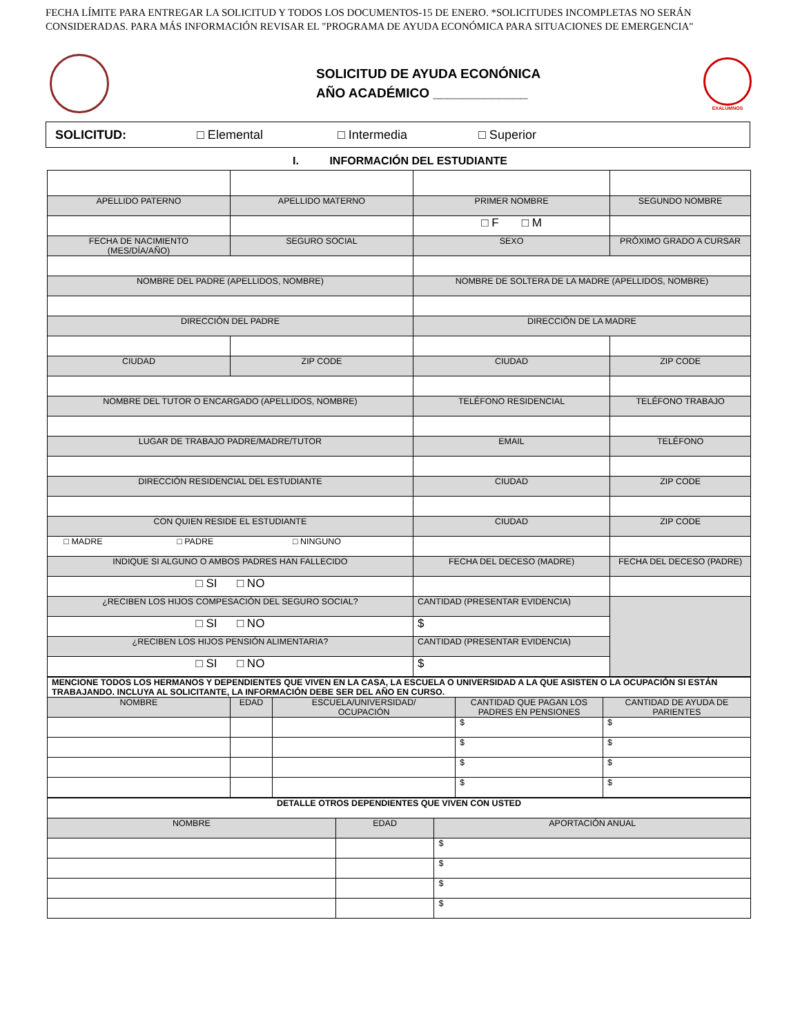FECHA LÍMITE PARA ENTREGAR LA SOLICITUD Y TODOS LOS DOCUMENTOS-15 DE ENERO. *SOLICITUDES INCOMPLETAS NO SERÁN
CONSIDERADAS. PARA MÁS INFORMACIÓN REVISAR EL "PROGRAMA DE AYUDA ECONÓMICA PARA SITUACIONES DE EMERGENCIA"
SOLICITUD DE AYUDA ECONÓNICA
AÑO ACADÉMICO _____________
EXALUMNOS
SOLICITUD: □ Elemental □ Intermedia □ Superior
I. INFORMACIÓN DEL ESTUDIANTE
| APELLIDO PATERNO | APELLIDO MATERNO | PRIMER NOMBRE | SEGUNDO NOMBRE |
| | | □ F □ M | |
| FECHA DE NACIMIENTO (MES/DÍA/AÑO) | SEGURO SOCIAL | SEXO | PRÓXIMO GRADO A CURSAR |
| NOMBRE DEL PADRE (APELLIDOS, NOMBRE) | | NOMBRE DE SOLTERA DE LA MADRE (APELLIDOS, NOMBRE) | |
| DIRECCIÓN DEL PADRE | | DIRECCIÓN DE LA MADRE | |
| CIUDAD | ZIP CODE | CIUDAD | ZIP CODE |
| NOMBRE DEL TUTOR O ENCARGADO (APELLIDOS, NOMBRE) | | TELÉFONO RESIDENCIAL | TELÉFONO TRABAJO |
| LUGAR DE TRABAJO PADRE/MADRE/TUTOR | | EMAIL | TELÉFONO |
| DIRECCIÓN RESIDENCIAL DEL ESTUDIANTE | | CIUDAD | ZIP CODE |
| CON QUIEN RESIDE EL ESTUDIANTE | | CIUDAD | ZIP CODE |
| □ MADRE □ PADRE □ NINGUNO | | | |
| INDIQUE SI ALGUNO O AMBOS PADRES HAN FALLECIDO | | FECHA DEL DECESO (MADRE) | FECHA DEL DECESO (PADRE) |
| □ SI □ NO | | | |
| ¿RECIBEN LOS HIJOS COMPESACIÓN DEL SEGURO SOCIAL? | | CANTIDAD (PRESENTAR EVIDENCIA) | |
| □ SI □ NO | | $ | |
| ¿RECIBEN LOS HIJOS PENSIÓN ALIMENTARIA? | | CANTIDAD (PRESENTAR EVIDENCIA) | |
| □ SI □ NO | | $ | |
| MENCIONE TODOS LOS HERMANOS Y DEPENDIENTES QUE VIVEN EN LA CASA, LA ESCUELA O UNIVERSIDAD A LA QUE ASISTEN O LA OCUPACIÓN SI ESTÁN TRABAJANDO. INCLUYA AL SOLICITANTE, LA INFORMACIÓN DEBE SER DEL AÑO EN CURSO. | | | | |
| NOMBRE | EDAD | ESCUELA/UNIVERSIDAD/ OCUPACIÓN | CANTIDAD QUE PAGAN LOS PADRES EN PENSIONES | CANTIDAD DE AYUDA DE PARIENTES |
| | | | $ | $ |
| | | | $ | $ |
| | | | $ | $ |
| | | | $ | $ |
| DETALLE OTROS DEPENDIENTES QUE VIVEN CON USTED | | |
| NOMBRE | EDAD | APORTACIÓN ANUAL |
| | | $ |
| | | $ |
| | | $ |
| | | $ |